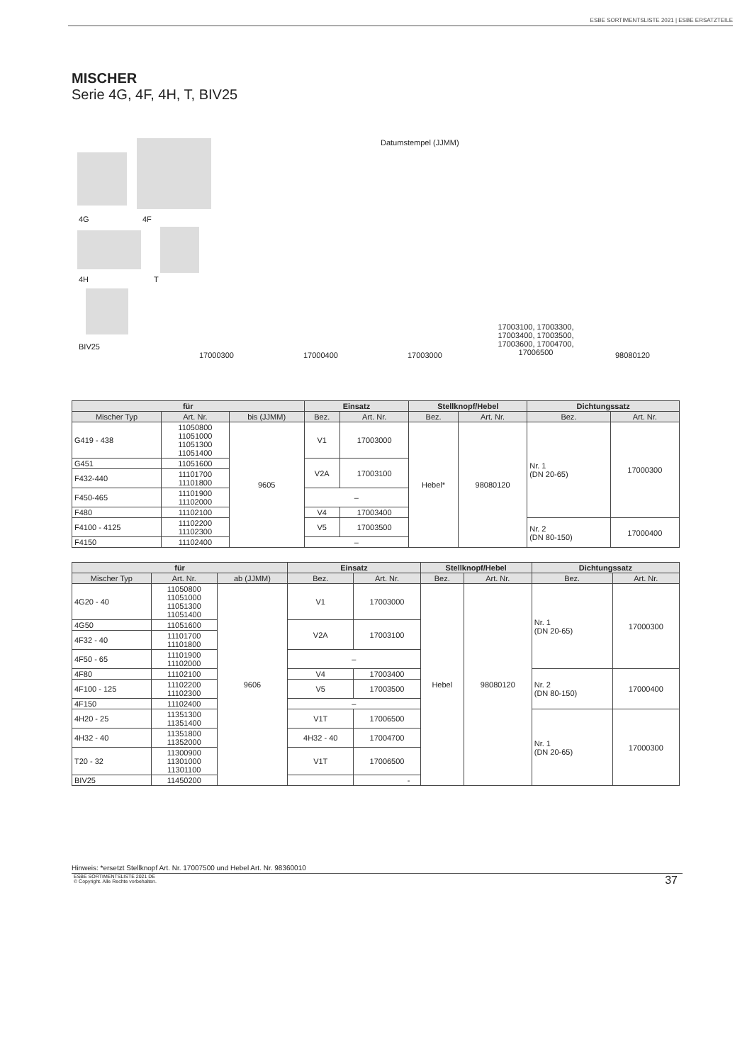ESBE SORTIMENTSLISTE 2021 | ESBE ERSATZTEILE
MISCHER
Serie 4G, 4F, 4H, T, BIV25
4G 4F
4H T
BIV25
Datumstempel (JJMM)
17000300 17000400 17003000
17003100, 17003300, 17003400, 17003500, 17003600, 17004700, 17006500
98080120
| für | | | Einsatz | | Stellknopf/Hebel | | Dichtungssatz | |
| --- | --- | --- | --- | --- | --- | --- | --- | --- |
| Mischer Typ | Art. Nr. | bis (JJMM) | Bez. | Art. Nr. | Bez. | Art. Nr. | Bez. | Art. Nr. |
| G419 - 438 | 11050800 11051000 11051300 11051400 | 9605 | V1 | 17003000 | Hebel* | 98080120 | Nr. 1 (DN 20-65) | 17000300 |
| G451 | 11051600 | | V2A | 17003100 | | | | |
| F432-440 | 11101700 11101800 | | | | | | | |
| F450-465 | 11101900 11102000 | | – | | | | | |
| F480 | 11102100 | | V4 | 17003400 | | | | |
| F4100 - 4125 | 11102200 11102300 | | V5 | 17003500 | | | Nr. 2 (DN 80-150) | 17000400 |
| F4150 | 11102400 | | – | | | | | |
| für | | | Einsatz | | Stellknopf/Hebel | | Dichtungssatz | |
| --- | --- | --- | --- | --- | --- | --- | --- | --- |
| Mischer Typ | Art. Nr. | ab (JJMM) | Bez. | Art. Nr. | Bez. | Art. Nr. | Bez. | Art. Nr. |
| 4G20 - 40 | 11050800 11051000 11051300 11051400 | 9606 | V1 | 17003000 | Hebel | 98080120 | Nr. 1 (DN 20-65) | 17000300 |
| 4G50 | 11051600 | | V2A | 17003100 | | | | |
| 4F32 - 40 | 11101700 11101800 | | | | | | | |
| 4F50 - 65 | 11101900 11102000 | | – | | | | | |
| 4F80 | 11102100 | | V4 | 17003400 | | | Nr. 2 (DN 80-150) | 17000400 |
| 4F100 - 125 | 11102200 11102300 | | V5 | 17003500 | | | | |
| 4F150 | 11102400 | | – | | | | | |
| 4H20 - 25 | 11351300 11351400 | | V1T | 17006500 | | | Nr. 1 (DN 20-65) | 17000300 |
| 4H32 - 40 | 11351800 11352000 | | 4H32 - 40 | 17004700 | | | | |
| T20 - 32 | 11300900 11301000 11301100 | | V1T | 17006500 | | | | |
| BIV25 | 11450200 | | | - | | | | |
Hinweis: *ersetzt Stellknopf Art. Nr. 17007500 und Hebel Art. Nr. 98360010
ESBE SORTIMENTSLISTE 2021 DE
© Copyright. Alle Rechte vorbehalten.
37